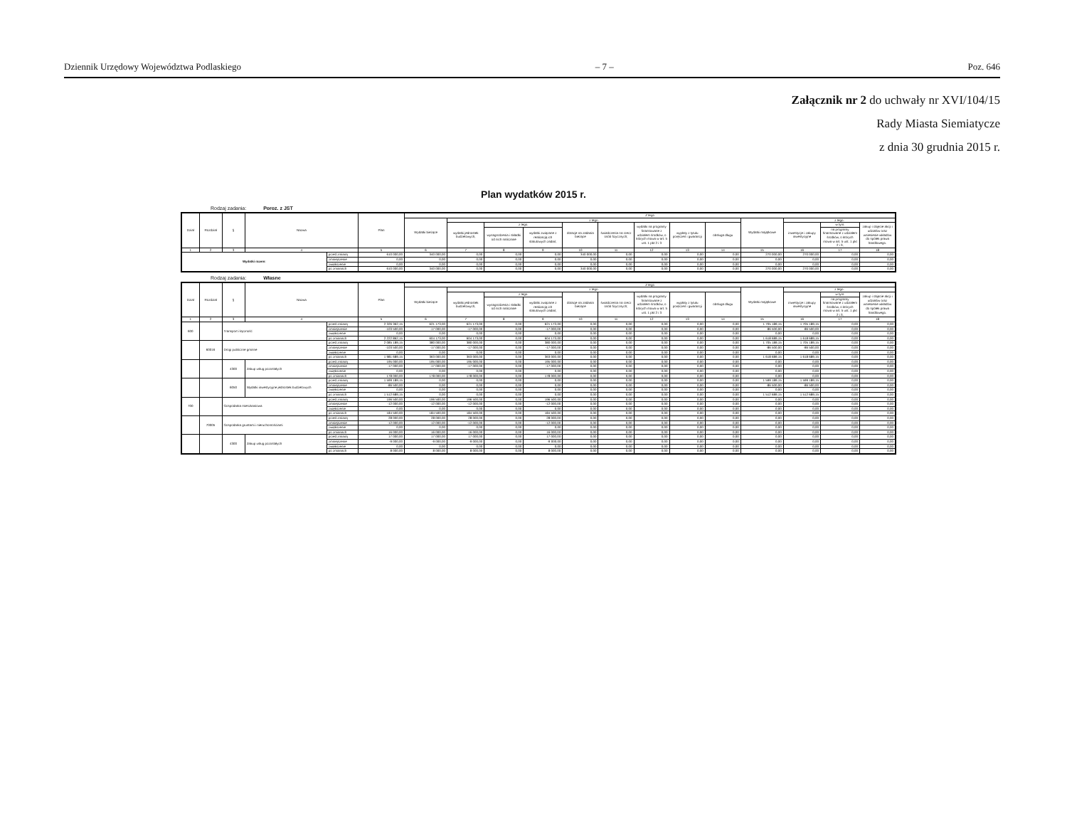Dziennik Urzędowy Województwa Podlaskiego – 7 – Poz. 646
Załącznik nr 2 do uchwały nr XVI/104/15
Rady Miasta Siemiatycze
z dnia 30 grudnia 2015 r.
Plan wydatków 2015 r.
Rodzaj zadania: Poroz. z JST
| Dział | Rozdział | § | Nazwa | | Plan | Z tego | | | | | | | | | | | | |
| --- | --- | --- | --- | --- | --- | --- | --- | --- | --- | --- | --- | --- | --- | --- | --- | --- | --- | --- |
| | | | | | | Wydatki bieżące | z tego: | | | | | | | | Wydatki majątkowe | z tego: | | |
| | | | | | | | wydatki jednostek budżetowych, | z tego: | | dotacje na zadania bieżące | świadczenia na rzecz osób fizycznych; | wydatki na programy finansowane z udziałem środków, o których mowa w art. 5 ust. 1 pkt 2 i 3 | wypłaty z tytułu poręczeń i gwarancji | obsługa długu | | inwestycje i zakupy inwestycyjne | w tym: | zakup i objęcie akcji i udziałów oraz wniesienie wkładów do spółek prawa handlowego. |
| | | | | | | | | wynagrodzenia i składki od nich naliczane | wydatki związane z realizacją ich statutowych zadań; | | | | | | | | na programy finansowane z udziałem środków, o których mowa w art. 5 ust. 1 pkt 2 i 3, | |
| 1 | 2 | 3 | 4 | | 5 | 6 | 7 | 8 | 9 | 10 | 11 | 12 | 13 | 14 | 15 | 16 | 17 | 18 |
| Wydatki razem: | | | | przed zmianą | 610 000,00 | 340 000,00 | 0,00 | 0,00 | 0,00 | 340 000,00 | 0,00 | 0,00 | 0,00 | 0,00 | 270 000,00 | 270 000,00 | 0,00 | 0,00 |
| | | | | zmniejszenie | 0,00 | 0,00 | 0,00 | 0,00 | 0,00 | 0,00 | 0,00 | 0,00 | 0,00 | 0,00 | 0,00 | 0,00 | 0,00 | 0,00 |
| | | | | zwiększenie | 0,00 | 0,00 | 0,00 | 0,00 | 0,00 | 0,00 | 0,00 | 0,00 | 0,00 | 0,00 | 0,00 | 0,00 | 0,00 | 0,00 |
| | | | | po zmianach | 610 000,00 | 340 000,00 | 0,00 | 0,00 | 0,00 | 340 000,00 | 0,00 | 0,00 | 0,00 | 0,00 | 270 000,00 | 270 000,00 | 0,00 | 0,00 |
Rodzaj zadania: Własne
| Dział | Rozdział | § | Nazwa | | Plan | Z tego | | | | | | | | | | | | |
| --- | --- | --- | --- | --- | --- | --- | --- | --- | --- | --- | --- | --- | --- | --- | --- | --- | --- | --- |
| | | | | | | Wydatki bieżące | z tego: | | | | | | | | Wydatki majątkowe | z tego: | | |
| | | | | | | | wydatki jednostek budżetowych, | z tego: | | dotacje na zadania bieżące | świadczenia na rzecz osób fizycznych; | wydatki na programy finansowane z udziałem środków, o których mowa w art. 5 ust. 1 pkt 2 i 3 | wypłaty z tytułu poręczeń i gwarancji | obsługa długu | | inwestycje i zakupy inwestycyjne | w tym: | zakup i objęcie akcji i udziałów oraz wniesienie wkładów do spółek prawa handlowego. |
| | | | | | | | | wynagrodzenia i składki od nich naliczane | wydatki związane z realizacją ich statutowych zadań; | | | | | | | | na programy finansowane z udziałem środków, o których mowa w art. 5 ust. 1 pkt 2 i 3, | |
| 1 | 2 | 3 | 4 | | 5 | 6 | 7 | 8 | 9 | 10 | 11 | 12 | 13 | 14 | 15 | 16 | 17 | 18 |
| 600 | | Transport i łączność | | przed zmianą | 2 326 362,15 | 621 173,00 | 621 173,00 | 0,00 | 621 173,00 | 0,00 | 0,00 | 0,00 | 0,00 | 0,00 | 1 705 189,15 | 1 705 189,15 | 0,00 | 0,00 |
| | | | | zmniejszenie | -103 500,00 | -17 000,00 | -17 000,00 | 0,00 | -17 000,00 | 0,00 | 0,00 | 0,00 | 0,00 | 0,00 | -86 500,00 | -86 500,00 | 0,00 | 0,00 |
| | | | | zwiększenie | 0,00 | 0,00 | 0,00 | 0,00 | 0,00 | 0,00 | 0,00 | 0,00 | 0,00 | 0,00 | 0,00 | 0,00 | 0,00 | 0,00 |
| | | | | po zmianach | 2 222 862,15 | 604 173,00 | 604 173,00 | 0,00 | 604 173,00 | 0,00 | 0,00 | 0,00 | 0,00 | 0,00 | 1 618 689,15 | 1 618 689,15 | 0,00 | 0,00 |
| | 60016 | Drogi publiczne gminne | | przed zmianą | 2 085 189,15 | 380 000,00 | 380 000,00 | 0,00 | 380 000,00 | 0,00 | 0,00 | 0,00 | 0,00 | 0,00 | 1 705 189,15 | 1 705 189,15 | 0,00 | 0,00 |
| | | | | zmniejszenie | -103 500,00 | -17 000,00 | -17 000,00 | 0,00 | -17 000,00 | 0,00 | 0,00 | 0,00 | 0,00 | 0,00 | -86 500,00 | -86 500,00 | 0,00 | 0,00 |
| | | | | zwiększenie | 0,00 | 0,00 | 0,00 | 0,00 | 0,00 | 0,00 | 0,00 | 0,00 | 0,00 | 0,00 | 0,00 | 0,00 | 0,00 | 0,00 |
| | | | | po zmianach | 1 981 689,15 | 363 000,00 | 363 000,00 | 0,00 | 363 000,00 | 0,00 | 0,00 | 0,00 | 0,00 | 0,00 | 1 618 689,15 | 1 618 689,15 | 0,00 | 0,00 |
| | | 4300 | Zakup usług pozostałych | przed zmianą | 195 000,00 | 195 000,00 | 195 000,00 | 0,00 | 195 000,00 | 0,00 | 0,00 | 0,00 | 0,00 | 0,00 | 0,00 | 0,00 | 0,00 | 0,00 |
| | | | | zmniejszenie | -17 000,00 | -17 000,00 | -17 000,00 | 0,00 | -17 000,00 | 0,00 | 0,00 | 0,00 | 0,00 | 0,00 | 0,00 | 0,00 | 0,00 | 0,00 |
| | | | | zwiększenie | 0,00 | 0,00 | 0,00 | 0,00 | 0,00 | 0,00 | 0,00 | 0,00 | 0,00 | 0,00 | 0,00 | 0,00 | 0,00 | 0,00 |
| | | | | po zmianach | 178 000,00 | 178 000,00 | 178 000,00 | 0,00 | 178 000,00 | 0,00 | 0,00 | 0,00 | 0,00 | 0,00 | 0,00 | 0,00 | 0,00 | 0,00 |
| | | 6050 | Wydatki inwestycyjne jednostek budżetowych | przed zmianą | 1 599 189,15 | 0,00 | 0,00 | 0,00 | 0,00 | 0,00 | 0,00 | 0,00 | 0,00 | 0,00 | 1 599 189,15 | 1 599 189,15 | 0,00 | 0,00 |
| | | | | zmniejszenie | -86 500,00 | 0,00 | 0,00 | 0,00 | 0,00 | 0,00 | 0,00 | 0,00 | 0,00 | 0,00 | -86 500,00 | -86 500,00 | 0,00 | 0,00 |
| | | | | zwiększenie | 0,00 | 0,00 | 0,00 | 0,00 | 0,00 | 0,00 | 0,00 | 0,00 | 0,00 | 0,00 | 0,00 | 0,00 | 0,00 | 0,00 |
| | | | | po zmianach | 1 512 689,15 | 0,00 | 0,00 | 0,00 | 0,00 | 0,00 | 0,00 | 0,00 | 0,00 | 0,00 | 1 512 689,15 | 1 512 689,15 | 0,00 | 0,00 |
| 700 | | Gospodarka mieszkaniowa | | przed zmianą | 196 500,00 | 196 500,00 | 196 500,00 | 0,00 | 196 500,00 | 0,00 | 0,00 | 0,00 | 0,00 | 0,00 | 0,00 | 0,00 | 0,00 | 0,00 |
| | | | | zmniejszenie | -12 000,00 | -12 000,00 | -12 000,00 | 0,00 | -12 000,00 | 0,00 | 0,00 | 0,00 | 0,00 | 0,00 | 0,00 | 0,00 | 0,00 | 0,00 |
| | | | | zwiększenie | 0,00 | 0,00 | 0,00 | 0,00 | 0,00 | 0,00 | 0,00 | 0,00 | 0,00 | 0,00 | 0,00 | 0,00 | 0,00 | 0,00 |
| | | | | po zmianach | 184 500,00 | 184 500,00 | 184 500,00 | 0,00 | 184 500,00 | 0,00 | 0,00 | 0,00 | 0,00 | 0,00 | 0,00 | 0,00 | 0,00 | 0,00 |
| | 70005 | Gospodarka gruntami i nieruchomościami | | przed zmianą | 28 000,00 | 28 000,00 | 28 000,00 | 0,00 | 28 000,00 | 0,00 | 0,00 | 0,00 | 0,00 | 0,00 | 0,00 | 0,00 | 0,00 | 0,00 |
| | | | | zmniejszenie | -12 000,00 | -12 000,00 | -12 000,00 | 0,00 | -12 000,00 | 0,00 | 0,00 | 0,00 | 0,00 | 0,00 | 0,00 | 0,00 | 0,00 | 0,00 |
| | | | | zwiększenie | 0,00 | 0,00 | 0,00 | 0,00 | 0,00 | 0,00 | 0,00 | 0,00 | 0,00 | 0,00 | 0,00 | 0,00 | 0,00 | 0,00 |
| | | | | po zmianach | 16 000,00 | 16 000,00 | 16 000,00 | 0,00 | 16 000,00 | 0,00 | 0,00 | 0,00 | 0,00 | 0,00 | 0,00 | 0,00 | 0,00 | 0,00 |
| | | 4300 | Zakup usług pozostałych | przed zmianą | 17 000,00 | 17 000,00 | 17 000,00 | 0,00 | 17 000,00 | 0,00 | 0,00 | 0,00 | 0,00 | 0,00 | 0,00 | 0,00 | 0,00 | 0,00 |
| | | | | zmniejszenie | -9 000,00 | -9 000,00 | -9 000,00 | 0,00 | -9 000,00 | 0,00 | 0,00 | 0,00 | 0,00 | 0,00 | 0,00 | 0,00 | 0,00 | 0,00 |
| | | | | zwiększenie | 0,00 | 0,00 | 0,00 | 0,00 | 0,00 | 0,00 | 0,00 | 0,00 | 0,00 | 0,00 | 0,00 | 0,00 | 0,00 | 0,00 |
| | | | | po zmianach | 8 000,00 | 8 000,00 | 8 000,00 | 0,00 | 8 000,00 | 0,00 | 0,00 | 0,00 | 0,00 | 0,00 | 0,00 | 0,00 | 0,00 | 0,00 |